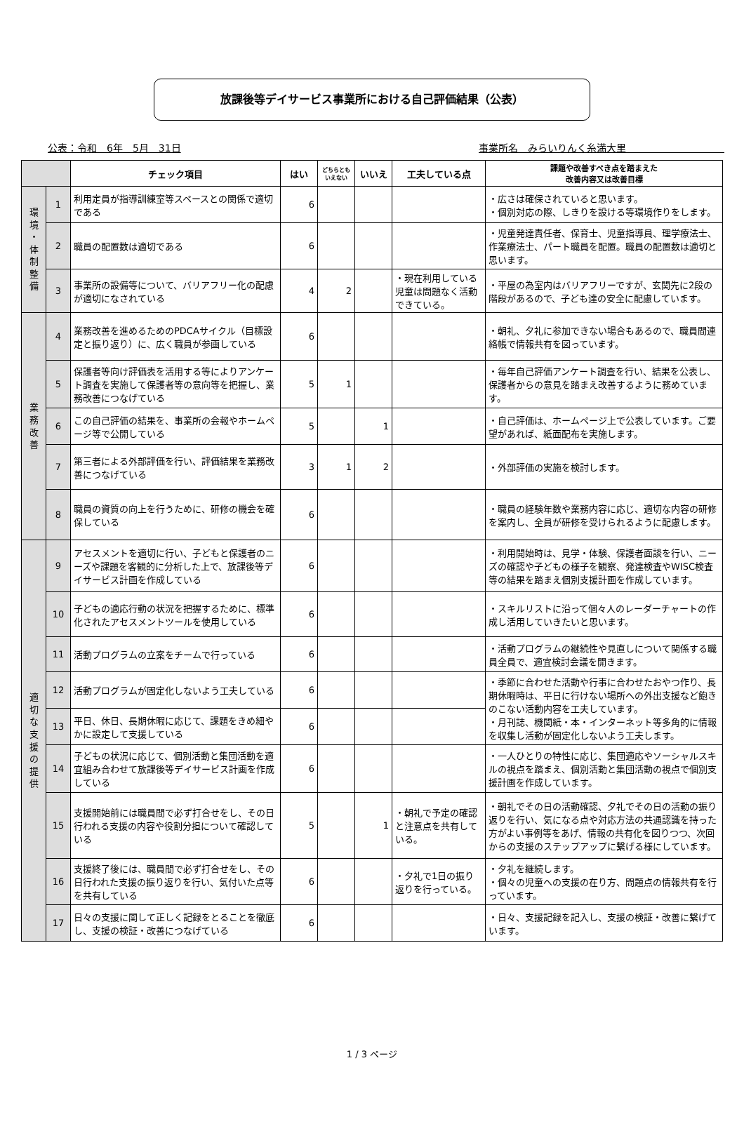放課後等デイサービス事業所における自己評価結果（公表）
公表：令和　6年　5月　31日 事業所名　みらいりんく糸満大里　　　　　　　　　　
| | | チェック項目 | はい | どちらともいえない | いいえ | 工夫している点 | 課題や改善すべき点を踏まえた 改善内容又は改善目標 |
| --- | --- | --- | --- | --- | --- | --- | --- |
| 環 境 ・ 体 制 整 備 | 1 | 利用定員が指導訓練室等スペースとの関係で適切である | 6 | | | | ・広さは確保されていると思います。 ・個別対応の際、しきりを設ける等環境作りをします。 |
| | 2 | 職員の配置数は適切である | 6 | | | | ・児童発達責任者、保育士、児童指導員、理学療法士、作業療法士、パート職員を配置。職員の配置数は適切と思います。 |
| | 3 | 事業所の設備等について、バリアフリー化の配慮が適切になされている | 4 | 2 | | ・現在利用している児童は問題なく活動できている。 | ・平屋の為室内はバリアフリーですが、玄関先に2段の階段があるので、子ども達の安全に配慮しています。 |
| 業 務 改 善 | 4 | 業務改善を進めるためのPDCAサイクル（目標設定と振り返り）に、広く職員が参画している | 6 | | | | ・朝礼、夕礼に参加できない場合もあるので、職員間連絡帳で情報共有を図っています。 |
| | 5 | 保護者等向け評価表を活用する等によりアンケート調査を実施して保護者等の意向等を把握し、業務改善につなげている | 5 | 1 | | | ・毎年自己評価アンケート調査を行い、結果を公表し、保護者からの意見を踏まえ改善するように務めています。 |
| | 6 | この自己評価の結果を、事業所の会報やホームページ等で公開している | 5 | | 1 | | ・自己評価は、ホームページ上で公表しています。ご要望があれば、紙面配布を実施します。 |
| | 7 | 第三者による外部評価を行い、評価結果を業務改善につなげている | 3 | 1 | 2 | | ・外部評価の実施を検討します。 |
| | 8 | 職員の資質の向上を行うために、研修の機会を確保している | 6 | | | | ・職員の経験年数や業務内容に応じ、適切な内容の研修を案内し、全員が研修を受けられるように配慮します。 |
| 適 切 な 支 援 の 提 供 | 9 | アセスメントを適切に行い、子どもと保護者のニーズや課題を客観的に分析した上で、放課後等デイサービス計画を作成している | 6 | | | | ・利用開始時は、見学・体験、保護者面談を行い、ニーズの確認や子どもの様子を観察、発達検査やWISC検査等の結果を踏まえ個別支援計画を作成しています。 |
| | 10 | 子どもの適応行動の状況を把握するために、標準化されたアセスメントツールを使用している | 6 | | | | ・スキルリストに沿って個々人のレーダーチャートの作成し活用していきたいと思います。 |
| | 11 | 活動プログラムの立案をチームで行っている | 6 | | | | ・活動プログラムの継続性や見直しについて関係する職員全員で、適宜検討会議を開きます。 |
| | 12 | 活動プログラムが固定化しないよう工夫している | 6 | | | | ・季節に合わせた活動や行事に合わせたおやつ作り、長期休暇時は、平日に行けない場所への外出支援など飽きのこない活動内容を工夫しています。 ・月刊誌、機関紙・本・インターネット等多角的に情報を収集し活動が固定化しないよう工夫します。 |
| | 13 | 平日、休日、長期休暇に応じて、課題をきめ細やかに設定して支援している | 6 | | | | |
| | 14 | 子どもの状況に応じて、個別活動と集団活動を適宜組み合わせて放課後等デイサービス計画を作成している | 6 | | | | ・一人ひとりの特性に応じ、集団適応やソーシャルスキルの視点を踏まえ、個別活動と集団活動の視点で個別支援計画を作成しています。 |
| | 15 | 支援開始前には職員間で必ず打合せをし、その日行われる支援の内容や役割分担について確認している | 5 | | 1 | ・朝礼で予定の確認と注意点を共有している。 | ・朝礼でその日の活動確認、夕礼でその日の活動の振り返りを行い、気になる点や対応方法の共通認識を持った方がよい事例等をあげ、情報の共有化を図りつつ、次回からの支援のステップアップに繋げる様にしています。 |
| | 16 | 支援終了後には、職員間で必ず打合せをし、その日行われた支援の振り返りを行い、気付いた点等を共有している | 6 | | | ・夕礼で1日の振り返りを行っている。 | ・夕礼を継続します。 ・個々の児童への支援の在り方、問題点の情報共有を行っています。 |
| | 17 | 日々の支援に関して正しく記録をとることを徹底し、支援の検証・改善につなげている | 6 | | | | ・日々、支援記録を記入し、支援の検証・改善に繋げています。 |
1 / 3 ページ